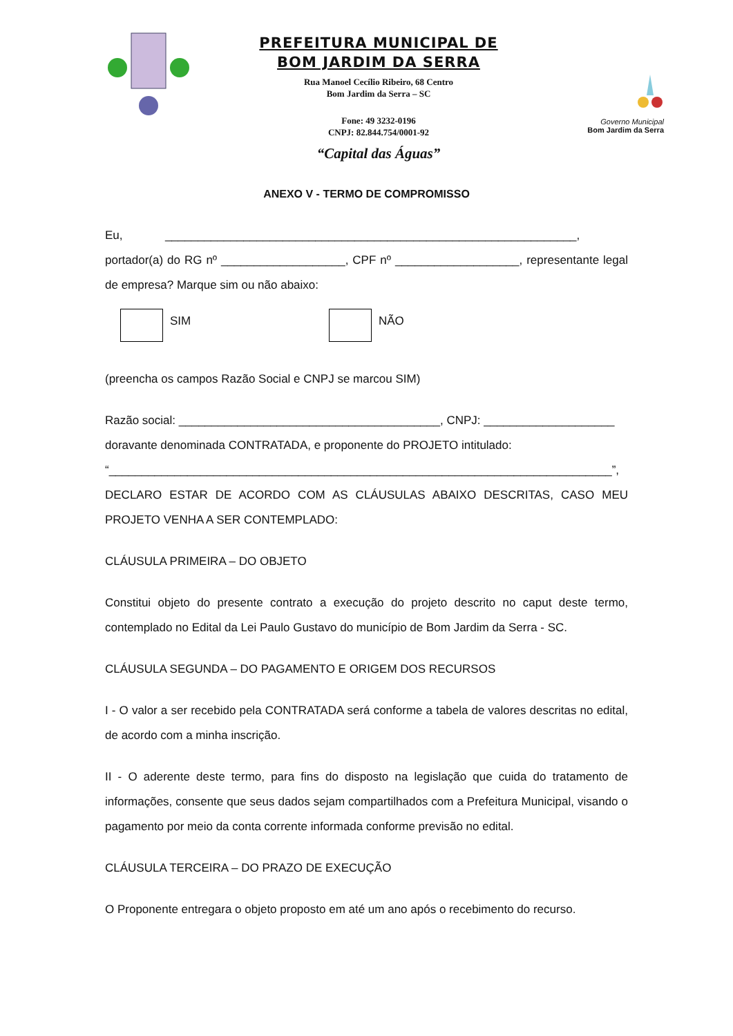PREFEITURA MUNICIPAL DE
BOM JARDIM DA SERRA
Rua Manoel Cecílio Ribeiro, 68 Centro
Bom Jardim da Serra – SC
Fone: 49 3232-0196
CNPJ: 82.844.754/0001-92
“Capital das Águas”
Governo Municipal
Bom Jardim da Serra
ANEXO V - TERMO DE COMPROMISSO
Eu, _______________________________________________________________,
portador(a) do RG nº ___________________, CPF nº ___________________, representante legal de empresa? Marque sim ou não abaixo:
SIM NÃO
(preencha os campos Razão Social e CNPJ se marcou SIM)
Razão social: ________________________________________, CNPJ: ____________________
doravante denominada CONTRATADA, e proponente do PROJETO intitulado:
“_____________________________________________________________________________”,
DECLARO ESTAR DE ACORDO COM AS CLÁUSULAS ABAIXO DESCRITAS, CASO MEU PROJETO VENHA A SER CONTEMPLADO:
CLÁUSULA PRIMEIRA – DO OBJETO
Constitui objeto do presente contrato a execução do projeto descrito no caput deste termo, contemplado no Edital da Lei Paulo Gustavo do município de Bom Jardim da Serra - SC.
CLÁUSULA SEGUNDA – DO PAGAMENTO E ORIGEM DOS RECURSOS
I - O valor a ser recebido pela CONTRATADA será conforme a tabela de valores descritas no edital, de acordo com a minha inscrição.
II - O aderente deste termo, para fins do disposto na legislação que cuida do tratamento de informações, consente que seus dados sejam compartilhados com a Prefeitura Municipal, visando o pagamento por meio da conta corrente informada conforme previsão no edital.
CLÁUSULA TERCEIRA – DO PRAZO DE EXECUÇÃO
O Proponente entregara o objeto proposto em até um ano após o recebimento do recurso.